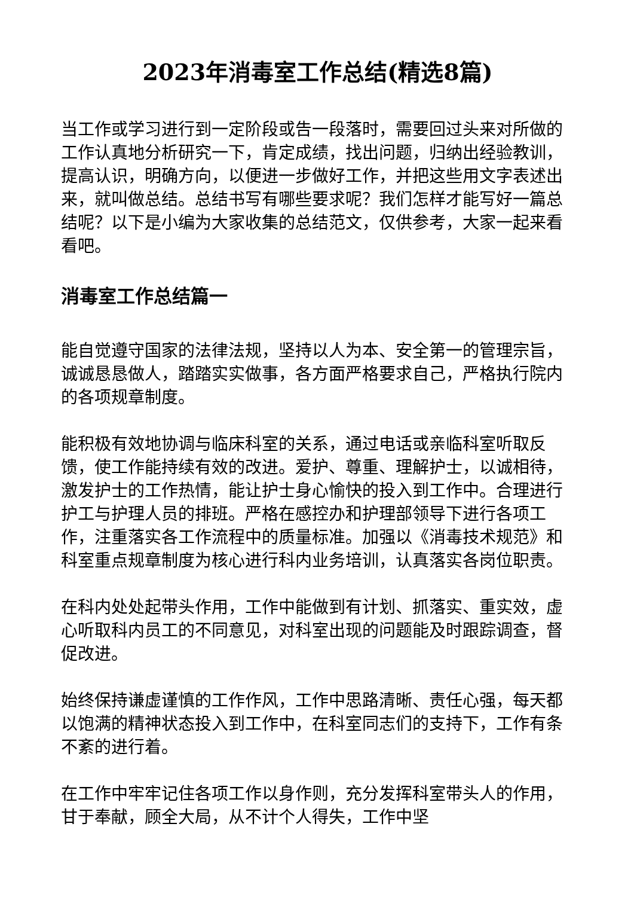2023年消毒室工作总结(精选8篇)
当工作或学习进行到一定阶段或告一段落时，需要回过头来对所做的工作认真地分析研究一下，肯定成绩，找出问题，归纳出经验教训，提高认识，明确方向，以便进一步做好工作，并把这些用文字表述出来，就叫做总结。总结书写有哪些要求呢？我们怎样才能写好一篇总结呢？以下是小编为大家收集的总结范文，仅供参考，大家一起来看看吧。
消毒室工作总结篇一
能自觉遵守国家的法律法规，坚持以人为本、安全第一的管理宗旨，诚诚恳恳做人，踏踏实实做事，各方面严格要求自己，严格执行院内的各项规章制度。
能积极有效地协调与临床科室的关系，通过电话或亲临科室听取反馈，使工作能持续有效的改进。爱护、尊重、理解护士，以诚相待，激发护士的工作热情，能让护士身心愉快的投入到工作中。合理进行护工与护理人员的排班。严格在感控办和护理部领导下进行各项工作，注重落实各工作流程中的质量标准。加强以《消毒技术规范》和科室重点规章制度为核心进行科内业务培训，认真落实各岗位职责。
在科内处处起带头作用，工作中能做到有计划、抓落实、重实效，虚心听取科内员工的不同意见，对科室出现的问题能及时跟踪调查，督促改进。
始终保持谦虚谨慎的工作作风，工作中思路清晰、责任心强，每天都以饱满的精神状态投入到工作中，在科室同志们的支持下，工作有条不紊的进行着。
在工作中牢牢记住各项工作以身作则，充分发挥科室带头人的作用，甘于奉献，顾全大局，从不计个人得失，工作中坚